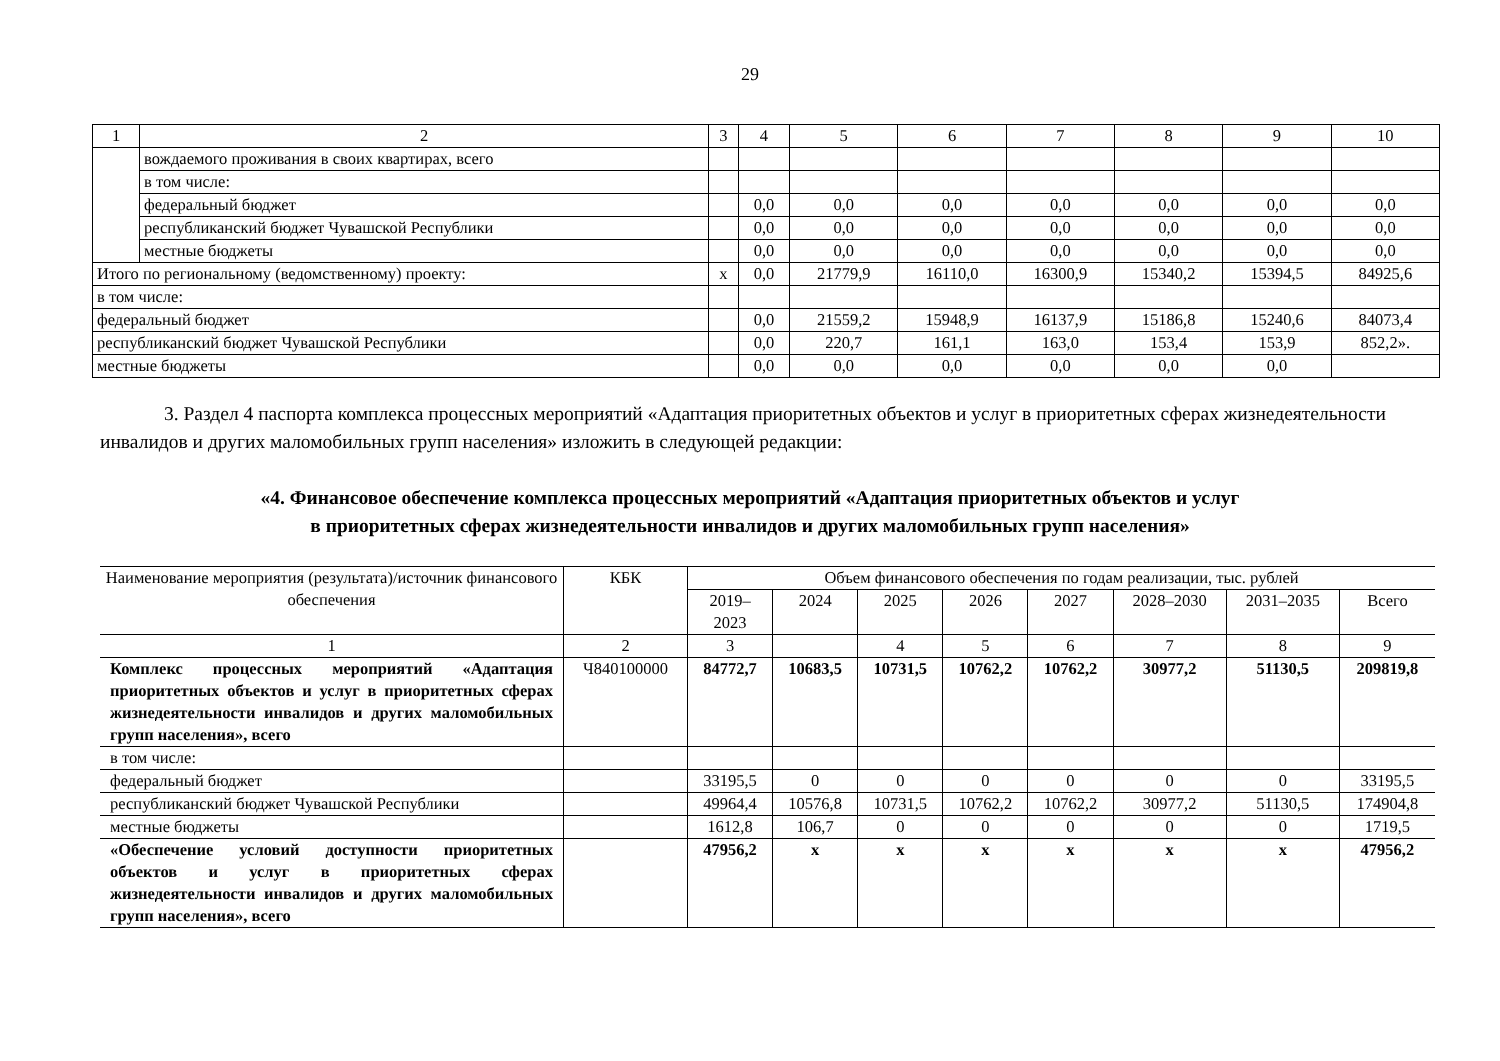29
| 1 | 2 | 3 | 4 | 5 | 6 | 7 | 8 | 9 | 10 |
| | вождаемого проживания в своих квартирах, всего | | | | | | | | |
| | в том числе: | | | | | | | | |
| | федеральный бюджет | | 0,0 | 0,0 | 0,0 | 0,0 | 0,0 | 0,0 | 0,0 |
| | республиканский бюджет Чувашской Республики | | 0,0 | 0,0 | 0,0 | 0,0 | 0,0 | 0,0 | 0,0 |
| | местные бюджеты | | 0,0 | 0,0 | 0,0 | 0,0 | 0,0 | 0,0 | 0,0 |
| Итого по региональному (ведомственному) проекту: | | x | 0,0 | 21779,9 | 16110,0 | 16300,9 | 15340,2 | 15394,5 | 84925,6 |
| в том числе: | | | | | | | | | |
| федеральный бюджет | | | 0,0 | 21559,2 | 15948,9 | 16137,9 | 15186,8 | 15240,6 | 84073,4 |
| республиканский бюджет Чувашской Республики | | | 0,0 | 220,7 | 161,1 | 163,0 | 153,4 | 153,9 | 852,2». |
| местные бюджеты | | | 0,0 | 0,0 | 0,0 | 0,0 | 0,0 | 0,0 | |
3. Раздел 4 паспорта комплекса процессных мероприятий «Адаптация приоритетных объектов и услуг в приоритетных сферах жизнедеятельности инвалидов и других маломобильных групп населения» изложить в следующей редакции:
«4. Финансовое обеспечение комплекса процессных мероприятий «Адаптация приоритетных объектов и услуг
в приоритетных сферах жизнедеятельности инвалидов и других маломобильных групп населения»
| Наименование мероприятия (результата)/источник финансового обеспечения | КБК | Объем финансового обеспечения по годам реализации, тыс. рублей | | | | | | | |
| --- | --- | --- | --- | --- | --- | --- | --- | --- | --- |
| | | 2019– 2023 | 2024 | 2025 | 2026 | 2027 | 2028–2030 | 2031–2035 | Всего |
| 1 | 2 | 3 | | 4 | 5 | 6 | 7 | 8 | 9 |
| Комплекс процессных мероприятий «Адаптация приоритетных объектов и услуг в приоритетных сферах жизнедеятельности инвалидов и других маломобильных групп населения», всего | Ч840100000 | 84772,7 | 10683,5 | 10731,5 | 10762,2 | 10762,2 | 30977,2 | 51130,5 | 209819,8 |
| в том числе: | | | | | | | | | |
| федеральный бюджет | | 33195,5 | 0 | 0 | 0 | 0 | 0 | 0 | 33195,5 |
| республиканский бюджет Чувашской Республики | | 49964,4 | 10576,8 | 10731,5 | 10762,2 | 10762,2 | 30977,2 | 51130,5 | 174904,8 |
| местные бюджеты | | 1612,8 | 106,7 | 0 | 0 | 0 | 0 | 0 | 1719,5 |
| «Обеспечение условий доступности приоритетных объектов и услуг в приоритетных сферах жизнедеятельности инвалидов и других маломобильных групп населения», всего | | 47956,2 | x | x | x | x | x | x | 47956,2 |